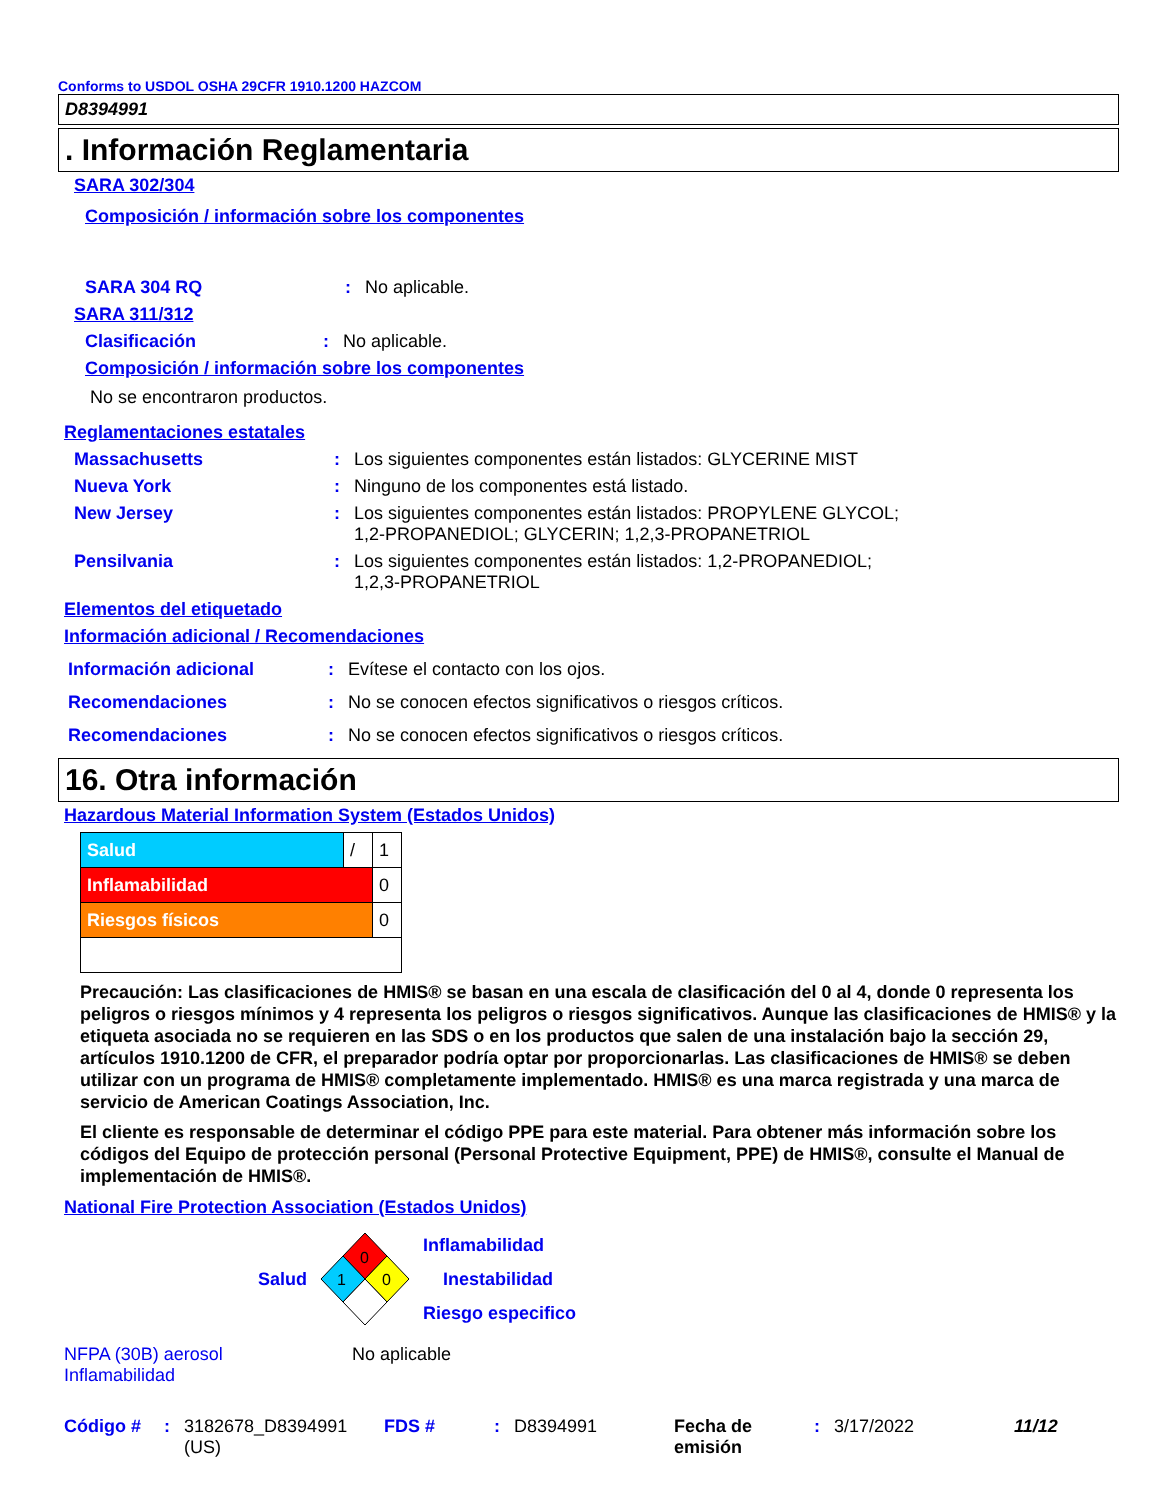Conforms to USDOL OSHA 29CFR 1910.1200 HAZCOM
D8394991
. Información Reglamentaria
SARA 302/304
Composición / información sobre los componentes
SARA 304 RQ: No aplicable.
SARA 311/312
Clasificación: No aplicable.
Composición / información sobre los componentes
No se encontraron productos.
Reglamentaciones estatales
Massachusetts: Los siguientes componentes están listados: GLYCERINE MIST
Nueva York: Ninguno de los componentes está listado.
New Jersey: Los siguientes componentes están listados: PROPYLENE GLYCOL;
1,2-PROPANEDIOL; GLYCERIN; 1,2,3-PROPANETRIOL
Pensilvania: Los siguientes componentes están listados: 1,2-PROPANEDIOL;
1,2,3-PROPANETRIOL
Elementos del etiquetado
Información adicional / Recomendaciones
Información adicional: Evítese el contacto con los ojos.
Recomendaciones: No se conocen efectos significativos o riesgos críticos.
Recomendaciones: No se conocen efectos significativos o riesgos críticos.
16. Otra información
Hazardous Material Information System (Estados Unidos)
| Salud | / | 1 |
| Inflamabilidad | | 0 |
| Riesgos físicos | | 0 |
Precaución: Las clasificaciones de HMIS® se basan en una escala de clasificación del 0 al 4, donde 0 representa los peligros o riesgos mínimos y 4 representa los peligros o riesgos significativos. Aunque las clasificaciones de HMIS® y la etiqueta asociada no se requieren en las SDS o en los productos que salen de una instalación bajo la sección 29, artículos 1910.1200 de CFR, el preparador podría optar por proporcionarlas. Las clasificaciones de HMIS® se deben utilizar con un programa de HMIS® completamente implementado. HMIS® es una marca registrada y una marca de servicio de American Coatings Association, Inc.
El cliente es responsable de determinar el código PPE para este material. Para obtener más información sobre los códigos del Equipo de protección personal (Personal Protective Equipment, PPE) de HMIS®, consulte el Manual de implementación de HMIS®.
National Fire Protection Association (Estados Unidos)
Salud
0
1
0
Inflamabilidad
Inestabilidad
Riesgo especifico
NFPA (30B) aerosol
Inflamabilidad No aplicable
Código #: 3182678_D8394991
(US) FDS #: D8394991 Fecha de
emisión: 3/17/2022 11/12